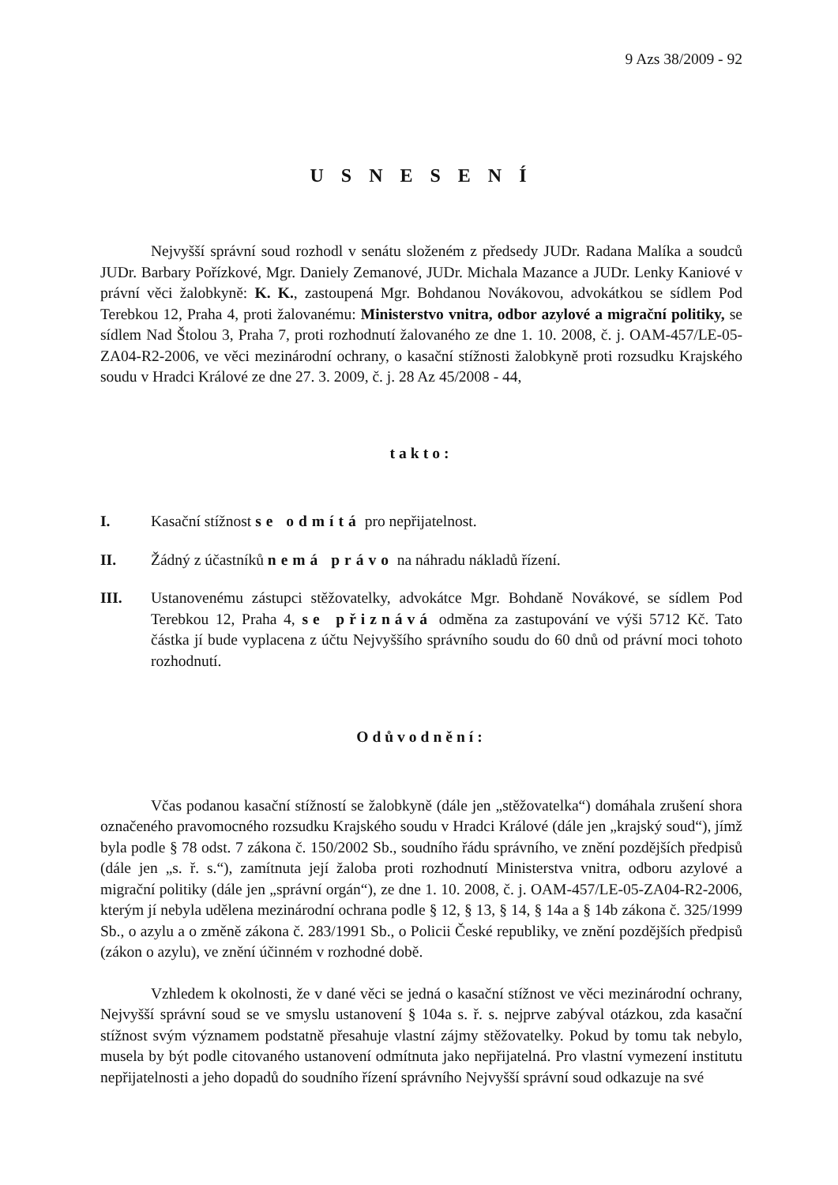9 Azs 38/2009 - 92
U S N E S E N Í
Nejvyšší správní soud rozhodl v senátu složeném z předsedy JUDr. Radana Malíka a soudců JUDr. Barbary Pořízkové, Mgr. Daniely Zemanové, JUDr. Michala Mazance a JUDr. Lenky Kaniové v právní věci žalobkyně: K. K., zastoupená Mgr. Bohdanou Novákovou, advokátkou se sídlem Pod Terebkou 12, Praha 4, proti žalovanému: Ministerstvo vnitra, odbor azylové a migrační politiky, se sídlem Nad Štolou 3, Praha 7, proti rozhodnutí žalovaného ze dne 1. 10. 2008, č. j. OAM-457/LE-05-ZA04-R2-2006, ve věci mezinárodní ochrany, o kasační stížnosti žalobkyně proti rozsudku Krajského soudu v Hradci Králové ze dne 27. 3. 2009, č. j. 28 Az 45/2008 - 44,
takto:
I. Kasační stížnost se odmítá pro nepřijatelnost.
II. Žádný z účastníků nemá právo na náhradu nákladů řízení.
III. Ustanovenému zástupci stěžovatelky, advokátce Mgr. Bohdaně Novákové, se sídlem Pod Terebkou 12, Praha 4, se přiznává odměna za zastupování ve výši 5712 Kč. Tato částka jí bude vyplacena z účtu Nejvyššího správního soudu do 60 dnů od právní moci tohoto rozhodnutí.
Odůvodnění:
Včas podanou kasační stížností se žalobkyně (dále jen „stěžovatelka“) domáhala zrušení shora označeného pravomocného rozsudku Krajského soudu v Hradci Králové (dále jen „krajský soud“), jímž byla podle § 78 odst. 7 zákona č. 150/2002 Sb., soudního řádu správního, ve znění pozdějších předpisů (dále jen „s. ř. s.“), zamítnuta její žaloba proti rozhodnutí Ministerstva vnitra, odboru azylové a migrační politiky (dále jen „správní orgán“), ze dne 1. 10. 2008, č. j. OAM-457/LE-05-ZA04-R2-2006, kterým jí nebyla udělena mezinárodní ochrana podle § 12, § 13, § 14, § 14a a § 14b zákona č. 325/1999 Sb., o azylu a o změně zákona č. 283/1991 Sb., o Policii České republiky, ve znění pozdějších předpisů (zákon o azylu), ve znění účinném v rozhodné době.
Vzhledem k okolnosti, že v dané věci se jedná o kasační stížnost ve věci mezinárodní ochrany, Nejvyšší správní soud se ve smyslu ustanovení § 104a s. ř. s. nejprve zabýval otázkou, zda kasační stížnost svým významem podstatně přesahuje vlastní zájmy stěžovatelky. Pokud by tomu tak nebylo, musela by být podle citovaného ustanovení odmítnuta jako nepřijatelná. Pro vlastní vymezení institutu nepřijatelnosti a jeho dopadů do soudního řízení správního Nejvyšší správní soud odkazuje na své